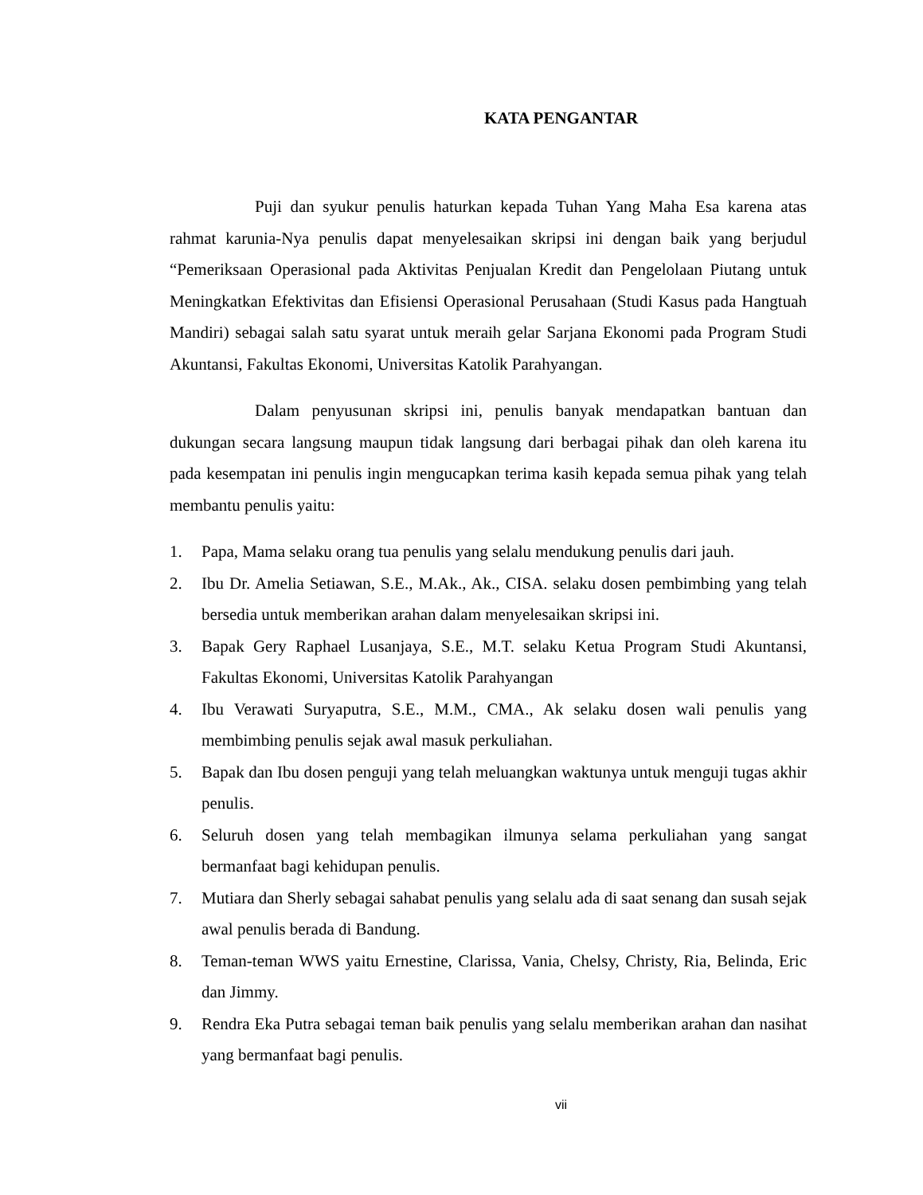KATA PENGANTAR
Puji dan syukur penulis haturkan kepada Tuhan Yang Maha Esa karena atas rahmat karunia-Nya penulis dapat menyelesaikan skripsi ini dengan baik yang berjudul “Pemeriksaan Operasional pada Aktivitas Penjualan Kredit dan Pengelolaan Piutang untuk Meningkatkan Efektivitas dan Efisiensi Operasional Perusahaan (Studi Kasus pada Hangtuah Mandiri) sebagai salah satu syarat untuk meraih gelar Sarjana Ekonomi pada Program Studi Akuntansi, Fakultas Ekonomi, Universitas Katolik Parahyangan.
Dalam penyusunan skripsi ini, penulis banyak mendapatkan bantuan dan dukungan secara langsung maupun tidak langsung dari berbagai pihak dan oleh karena itu pada kesempatan ini penulis ingin mengucapkan terima kasih kepada semua pihak yang telah membantu penulis yaitu:
1. Papa, Mama selaku orang tua penulis yang selalu mendukung penulis dari jauh.
2. Ibu Dr. Amelia Setiawan, S.E., M.Ak., Ak., CISA. selaku dosen pembimbing yang telah bersedia untuk memberikan arahan dalam menyelesaikan skripsi ini.
3. Bapak Gery Raphael Lusanjaya, S.E., M.T. selaku Ketua Program Studi Akuntansi, Fakultas Ekonomi, Universitas Katolik Parahyangan
4. Ibu Verawati Suryaputra, S.E., M.M., CMA., Ak selaku dosen wali penulis yang membimbing penulis sejak awal masuk perkuliahan.
5. Bapak dan Ibu dosen penguji yang telah meluangkan waktunya untuk menguji tugas akhir penulis.
6. Seluruh dosen yang telah membagikan ilmunya selama perkuliahan yang sangat bermanfaat bagi kehidupan penulis.
7. Mutiara dan Sherly sebagai sahabat penulis yang selalu ada di saat senang dan susah sejak awal penulis berada di Bandung.
8. Teman-teman WWS yaitu Ernestine, Clarissa, Vania, Chelsy, Christy, Ria, Belinda, Eric dan Jimmy.
9. Rendra Eka Putra sebagai teman baik penulis yang selalu memberikan arahan dan nasihat yang bermanfaat bagi penulis.
vii